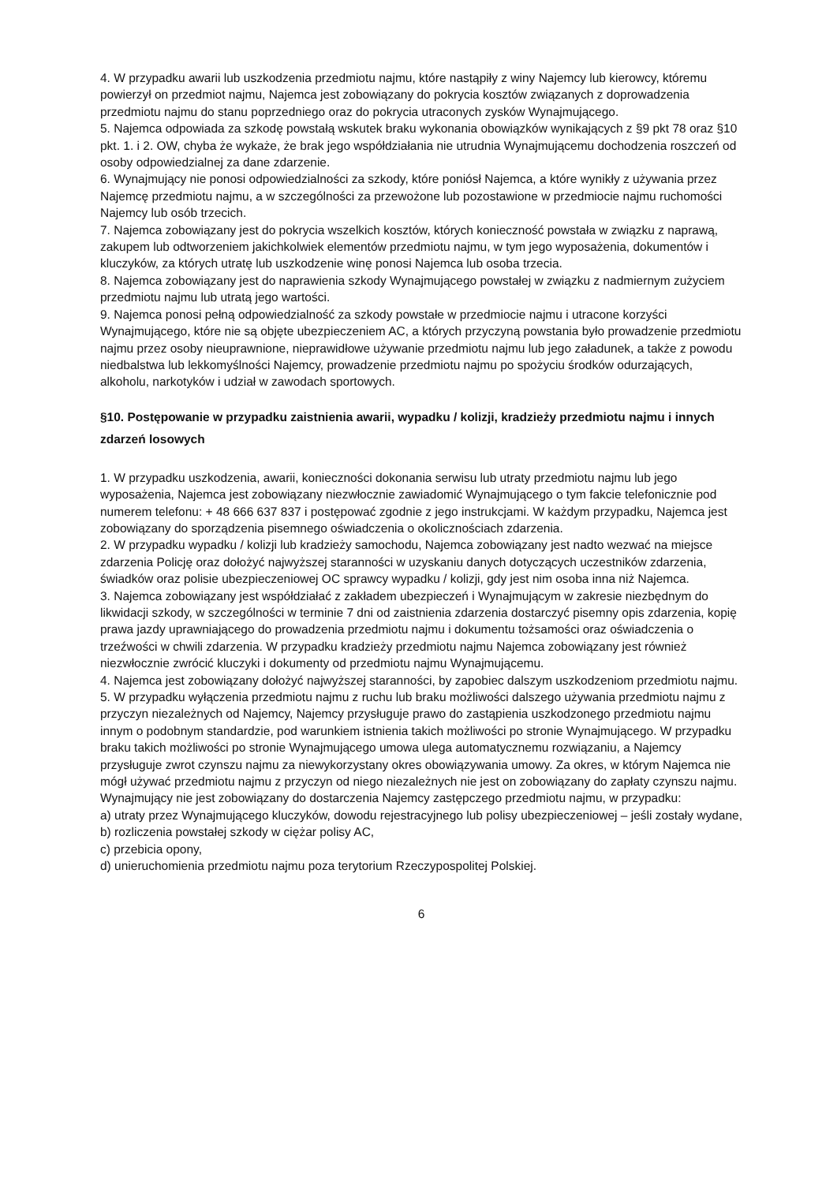4. W przypadku awarii lub uszkodzenia przedmiotu najmu, które nastąpiły z winy Najemcy lub kierowcy, któremu powierzył on przedmiot najmu, Najemca jest zobowiązany do pokrycia kosztów związanych z doprowadzenia przedmiotu najmu do stanu poprzedniego oraz do pokrycia utraconych zysków Wynajmującego.
5. Najemca odpowiada za szkodę powstałą wskutek braku wykonania obowiązków wynikających z §9 pkt 78 oraz §10 pkt. 1. i 2. OW, chyba że wykaże, że brak jego współdziałania nie utrudnia Wynajmującemu dochodzenia roszczeń od osoby odpowiedzialnej za dane zdarzenie.
6. Wynajmujący nie ponosi odpowiedzialności za szkody, które poniósł Najemca, a które wynikły z używania przez Najemcę przedmiotu najmu, a w szczególności za przewożone lub pozostawione w przedmiocie najmu ruchomości Najemcy lub osób trzecich.
7. Najemca zobowiązany jest do pokrycia wszelkich kosztów, których konieczność powstała w związku z naprawą, zakupem lub odtworzeniem jakichkolwiek elementów przedmiotu najmu, w tym jego wyposażenia, dokumentów i kluczyków, za których utratę lub uszkodzenie winę ponosi Najemca lub osoba trzecia.
8. Najemca zobowiązany jest do naprawienia szkody Wynajmującego powstałej w związku z nadmiernym zużyciem przedmiotu najmu lub utratą jego wartości.
9. Najemca ponosi pełną odpowiedzialność za szkody powstałe w przedmiocie najmu i utracone korzyści Wynajmującego, które nie są objęte ubezpieczeniem AC, a których przyczyną powstania było prowadzenie przedmiotu najmu przez osoby nieuprawnione, nieprawidłowe używanie przedmiotu najmu lub jego załadunek, a także z powodu niedbalstwa lub lekkomyślności Najemcy, prowadzenie przedmiotu najmu po spożyciu środków odurzających, alkoholu, narkotyków i udział w zawodach sportowych.
§10. Postępowanie w przypadku zaistnienia awarii, wypadku / kolizji, kradzieży przedmiotu najmu i innych zdarzeń losowych
1. W przypadku uszkodzenia, awarii, konieczności dokonania serwisu lub utraty przedmiotu najmu lub jego wyposażenia, Najemca jest zobowiązany niezwłocznie zawiadomić Wynajmującego o tym fakcie telefonicznie pod numerem telefonu: + 48 666 637 837 i postępować zgodnie z jego instrukcjami. W każdym przypadku, Najemca jest zobowiązany do sporządzenia pisemnego oświadczenia o okolicznościach zdarzenia.
2. W przypadku wypadku / kolizji lub kradzieży samochodu, Najemca zobowiązany jest nadto wezwać na miejsce zdarzenia Policję oraz dołożyć najwyższej staranności w uzyskaniu danych dotyczących uczestników zdarzenia, świadków oraz polisie ubezpieczeniowej OC sprawcy wypadku / kolizji, gdy jest nim osoba inna niż Najemca.
3. Najemca zobowiązany jest współdziałać z zakładem ubezpieczeń i Wynajmującym w zakresie niezbędnym do likwidacji szkody, w szczególności w terminie 7 dni od zaistnienia zdarzenia dostarczyć pisemny opis zdarzenia, kopię prawa jazdy uprawniającego do prowadzenia przedmiotu najmu i dokumentu tożsamości oraz oświadczenia o trzeźwości w chwili zdarzenia. W przypadku kradzieży przedmiotu najmu Najemca zobowiązany jest również niezwłocznie zwrócić kluczyki i dokumenty od przedmiotu najmu Wynajmującemu.
4. Najemca jest zobowiązany dołożyć najwyższej staranności, by zapobiec dalszym uszkodzeniom przedmiotu najmu.
5. W przypadku wyłączenia przedmiotu najmu z ruchu lub braku możliwości dalszego używania przedmiotu najmu z przyczyn niezależnych od Najemcy, Najemcy przysługuje prawo do zastąpienia uszkodzonego przedmiotu najmu innym o podobnym standardzie, pod warunkiem istnienia takich możliwości po stronie Wynajmującego. W przypadku braku takich możliwości po stronie Wynajmującego umowa ulega automatycznemu rozwiązaniu, a Najemcy przysługuje zwrot czynszu najmu za niewykorzystany okres obowiązywania umowy. Za okres, w którym Najemca nie mógł używać przedmiotu najmu z przyczyn od niego niezależnych nie jest on zobowiązany do zapłaty czynszu najmu. Wynajmujący nie jest zobowiązany do dostarczenia Najemcy zastępczego przedmiotu najmu, w przypadku:
a) utraty przez Wynajmującego kluczyków, dowodu rejestracyjnego lub polisy ubezpieczeniowej – jeśli zostały wydane,
b) rozliczenia powstałej szkody w ciężar polisy AC,
c) przebicia opony,
d) unieruchomienia przedmiotu najmu poza terytorium Rzeczypospolitej Polskiej.
6